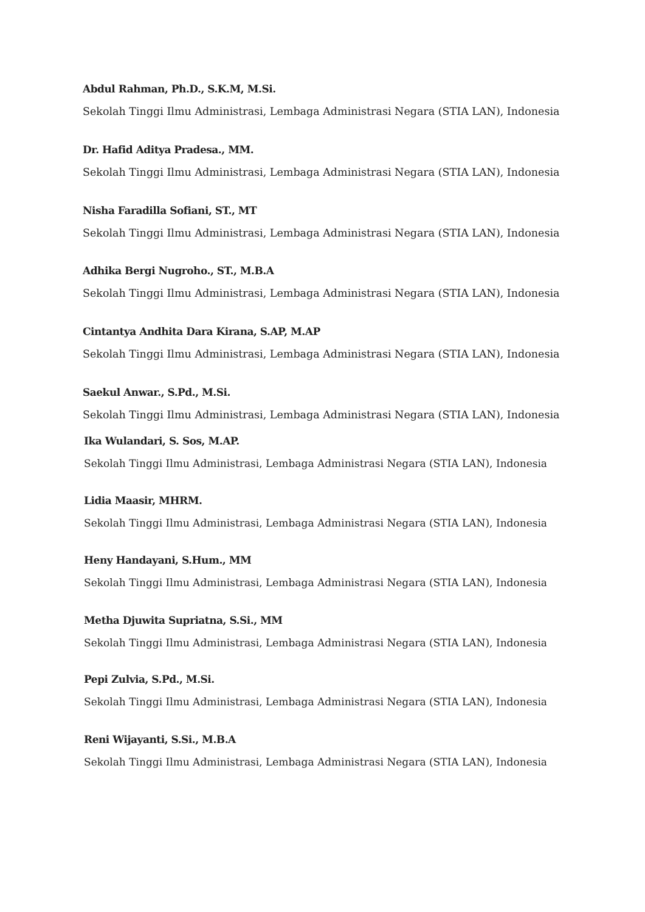Abdul Rahman, Ph.D., S.K.M, M.Si.
Sekolah Tinggi Ilmu Administrasi, Lembaga Administrasi Negara (STIA LAN), Indonesia
Dr. Hafid Aditya Pradesa., MM.
Sekolah Tinggi Ilmu Administrasi, Lembaga Administrasi Negara (STIA LAN), Indonesia
Nisha Faradilla Sofiani, ST., MT
Sekolah Tinggi Ilmu Administrasi, Lembaga Administrasi Negara (STIA LAN), Indonesia
Adhika Bergi Nugroho., ST., M.B.A
Sekolah Tinggi Ilmu Administrasi, Lembaga Administrasi Negara (STIA LAN), Indonesia
Cintantya Andhita Dara Kirana, S.AP, M.AP
Sekolah Tinggi Ilmu Administrasi, Lembaga Administrasi Negara (STIA LAN), Indonesia
Saekul Anwar., S.Pd., M.Si.
Sekolah Tinggi Ilmu Administrasi, Lembaga Administrasi Negara (STIA LAN), Indonesia
Ika Wulandari, S. Sos, M.AP.
Sekolah Tinggi Ilmu Administrasi, Lembaga Administrasi Negara (STIA LAN), Indonesia
Lidia Maasir, MHRM.
Sekolah Tinggi Ilmu Administrasi, Lembaga Administrasi Negara (STIA LAN), Indonesia
Heny Handayani, S.Hum., MM
Sekolah Tinggi Ilmu Administrasi, Lembaga Administrasi Negara (STIA LAN), Indonesia
Metha Djuwita Supriatna, S.Si., MM
Sekolah Tinggi Ilmu Administrasi, Lembaga Administrasi Negara (STIA LAN), Indonesia
Pepi Zulvia, S.Pd., M.Si.
Sekolah Tinggi Ilmu Administrasi, Lembaga Administrasi Negara (STIA LAN), Indonesia
Reni Wijayanti, S.Si., M.B.A
Sekolah Tinggi Ilmu Administrasi, Lembaga Administrasi Negara (STIA LAN), Indonesia